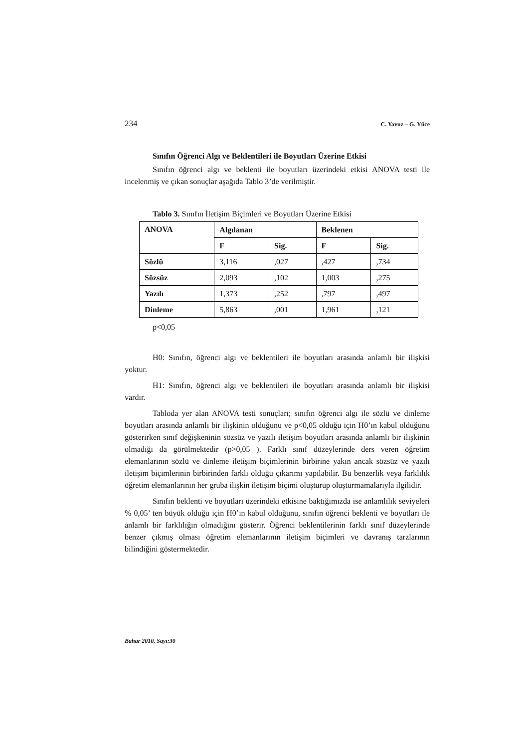234 C. Yavuz – G. Yüce
Sınıfın Öğrenci Algı ve Beklentileri ile Boyutları Üzerine Etkisi
Sınıfın öğrenci algı ve beklenti ile boyutları üzerindeki etkisi ANOVA testi ile incelenmiş ve çıkan sonuçlar aşağıda Tablo 3’de verilmiştir.
Tablo 3. Sınıfın İletişim Biçimleri ve Boyutları Üzerine Etkisi
| ANOVA | Algılanan | | Beklenen | |
| --- | --- | --- | --- | --- |
| | F | Sig. | F | Sig. |
| Sözlü | 3,116 | ,027 | ,427 | ,734 |
| Sözsüz | 2,093 | ,102 | 1,003 | ,275 |
| Yazılı | 1,373 | ,252 | ,797 | ,497 |
| Dinleme | 5,863 | ,001 | 1,961 | ,121 |
p<0,05
H0: Sınıfın, öğrenci algı ve beklentileri ile boyutları arasında anlamlı bir ilişkisi yoktur.
H1: Sınıfın, öğrenci algı ve beklentileri ile boyutları arasında anlamlı bir ilişkisi vardır.
Tabloda yer alan ANOVA testi sonuçları; sınıfın öğrenci algı ile sözlü ve dinleme boyutları arasında anlamlı bir ilişkinin olduğunu ve p<0,05 olduğu için H0’ın kabul olduğunu gösterirken sınıf değişkeninin sözsüz ve yazılı iletişim boyutları arasında anlamlı bir ilişkinin olmadığı da görülmektedir (p>0,05 ). Farklı sınıf düzeylerinde ders veren öğretim elemanlarının sözlü ve dinleme iletişim biçimlerinin birbirine yakın ancak sözsüz ve yazılı iletişim biçimlerinin birbirinden farklı olduğu çıkarımı yapılabilir. Bu benzerlik veya farklılık öğretim elemanlarının her gruba ilişkin iletişim biçimi oluşturup oluşturmamalarıyla ilgilidir.
Sınıfın beklenti ve boyutları üzerindeki etkisine baktığımızda ise anlamlılık seviyeleri % 0,05’ ten büyük olduğu için H0’ın kabul olduğunu, sınıfın öğrenci beklenti ve boyutları ile anlamlı bir farklılığın olmadığını gösterir. Öğrenci beklentilerinin farklı sınıf düzeylerinde benzer çıkmış olması öğretim elemanlarının iletişim biçimleri ve davranış tarzlarının bilindiğini göstermektedir.
Bahar 2010, Sayı:30